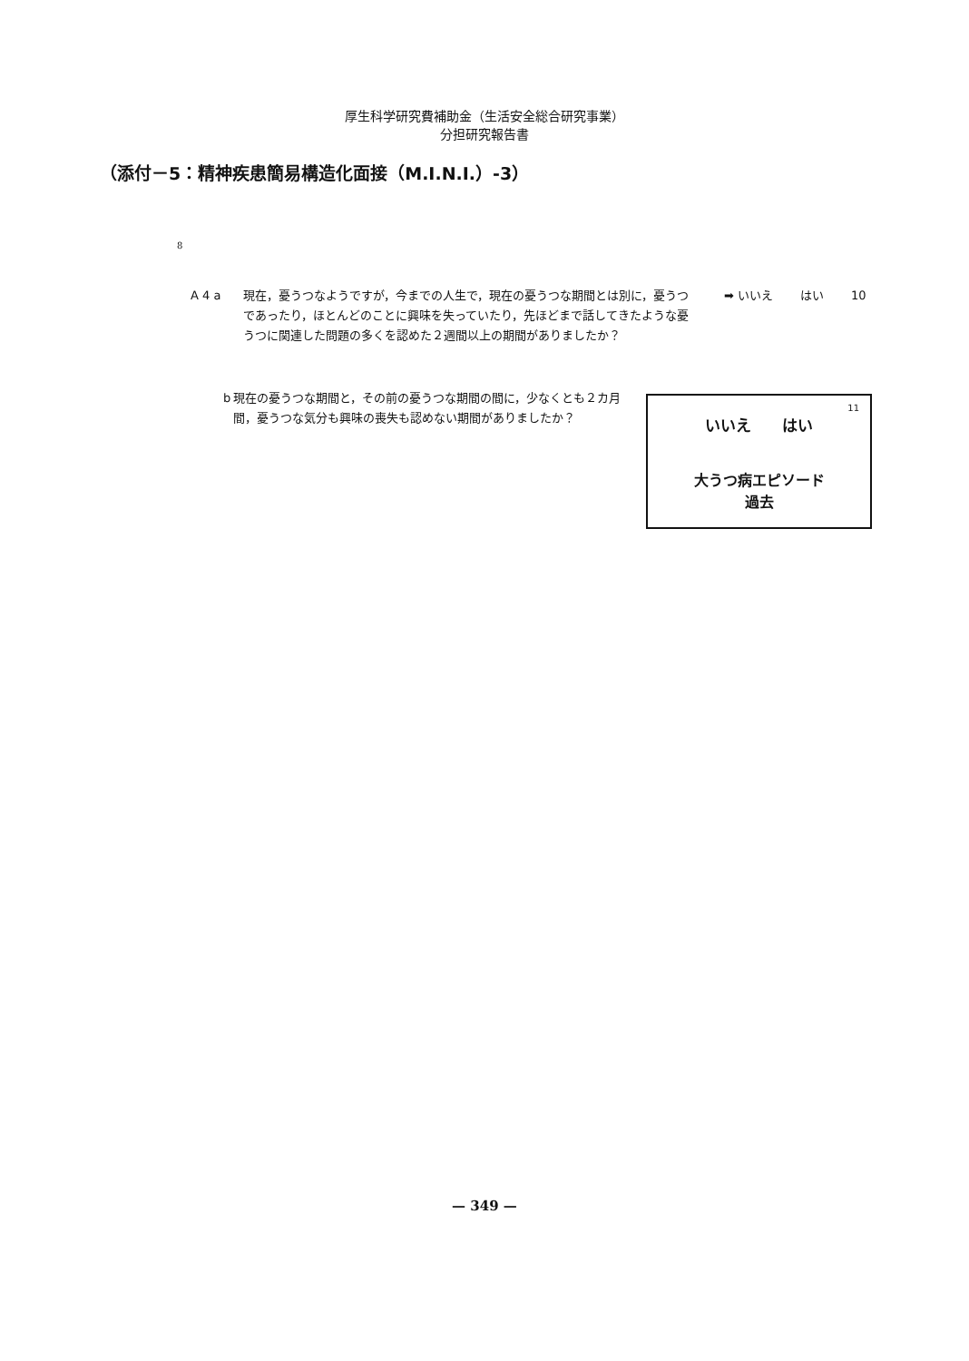厚生科学研究費補助金（生活安全総合研究事業）
分担研究報告書
（添付－5：精神疾患簡易構造化面接（M.I.N.I.）-3）
8
A 4 a 現在，憂うつなようですが，今までの人生で，現在の憂うつな期間とは別に，憂うつであったり，ほとんどのことに興味を失っていたり，先ほどまで話してきたような憂うつに関連した問題の多くを認めた２週間以上の期間がありましたか？
➡ いいえ はい 10
b 現在の憂うつな期間と，その前の憂うつな期間の間に，少なくとも２カ月間，憂うつな気分も興味の喪失も認めない期間がありましたか？
11
いいえ　　はい
大うつ病エピソード
過去
— 349 —